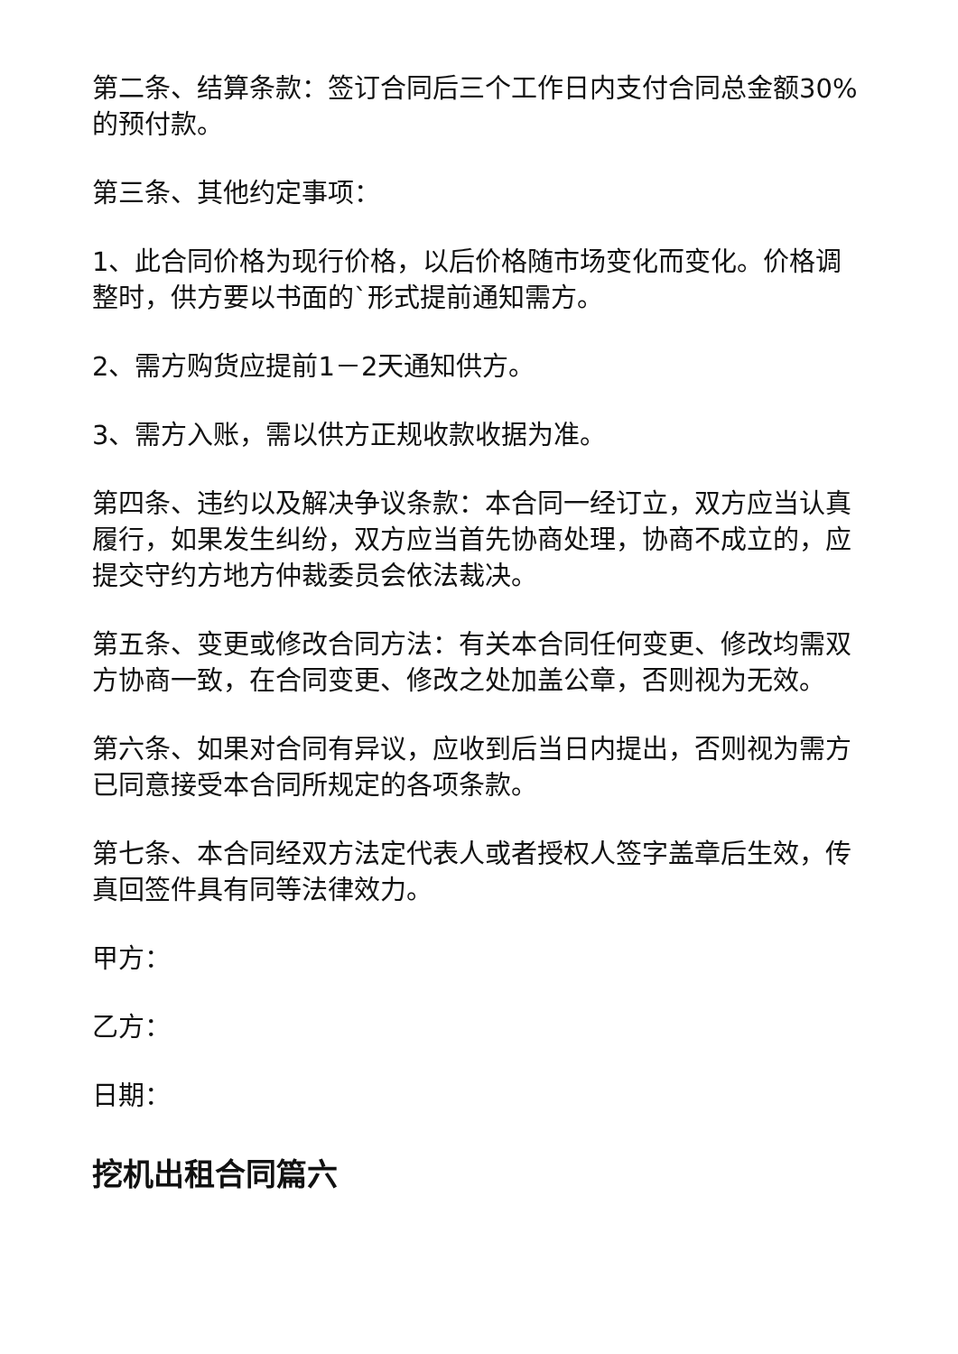第二条、结算条款：签订合同后三个工作日内支付合同总金额30%的预付款。
第三条、其他约定事项：
1、此合同价格为现行价格，以后价格随市场变化而变化。价格调整时，供方要以书面的`形式提前通知需方。
2、需方购货应提前1－2天通知供方。
3、需方入账，需以供方正规收款收据为准。
第四条、违约以及解决争议条款：本合同一经订立，双方应当认真履行，如果发生纠纷，双方应当首先协商处理，协商不成立的，应提交守约方地方仲裁委员会依法裁决。
第五条、变更或修改合同方法：有关本合同任何变更、修改均需双方协商一致，在合同变更、修改之处加盖公章，否则视为无效。
第六条、如果对合同有异议，应收到后当日内提出，否则视为需方已同意接受本合同所规定的各项条款。
第七条、本合同经双方法定代表人或者授权人签字盖章后生效，传真回签件具有同等法律效力。
甲方：
乙方：
日期：
挖机出租合同篇六